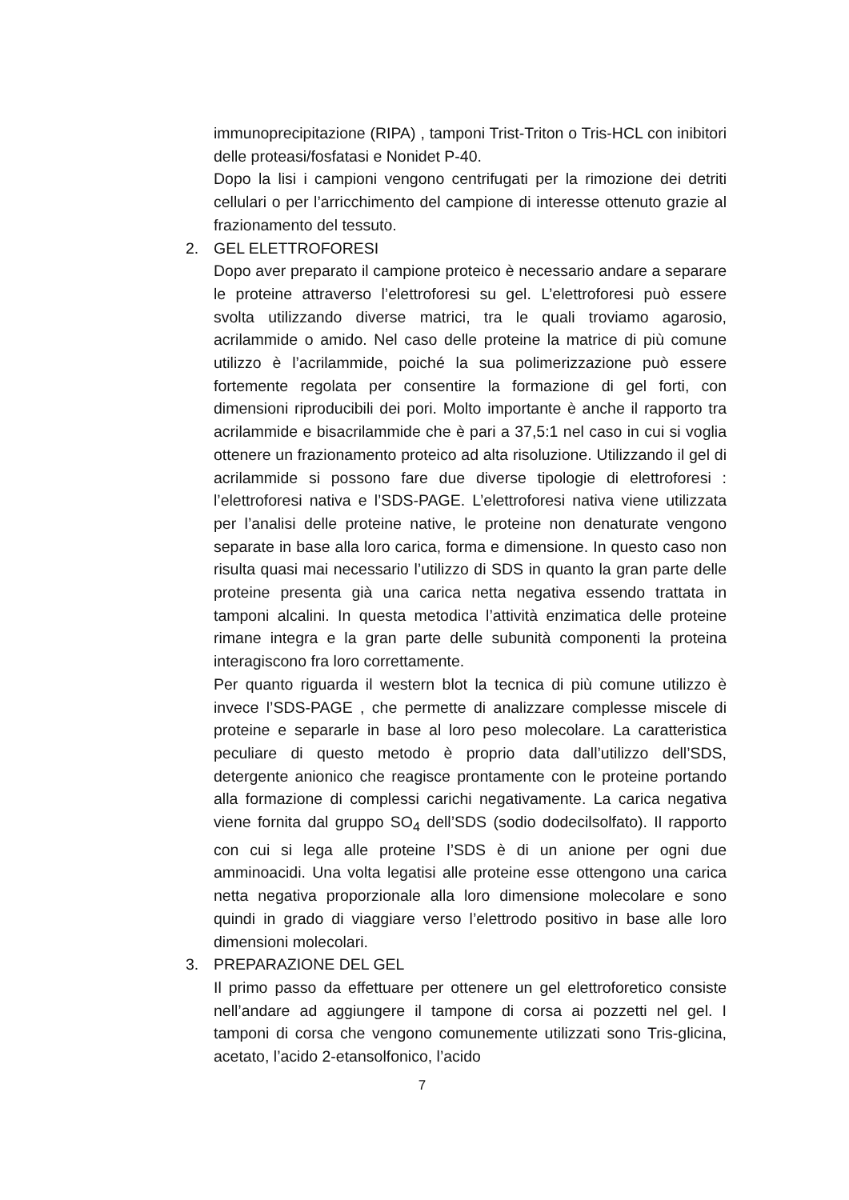immunoprecipitazione (RIPA) , tamponi Trist-Triton o Tris-HCL con inibitori delle proteasi/fosfatasi e Nonidet P-40.
Dopo la lisi i campioni vengono centrifugati per la rimozione dei detriti cellulari o per l’arricchimento del campione di interesse ottenuto grazie al frazionamento del tessuto.
2. GEL ELETTROFORESI
Dopo aver preparato il campione proteico è necessario andare a separare le proteine attraverso l’elettroforesi su gel. L’elettroforesi può essere svolta utilizzando diverse matrici, tra le quali troviamo agarosio, acrilammide o amido. Nel caso delle proteine la matrice di più comune utilizzo è l’acrilammide, poiché la sua polimerizzazione può essere fortemente regolata per consentire la formazione di gel forti, con dimensioni riproducibili dei pori. Molto importante è anche il rapporto tra acrilammide e bisacrilammide che è pari a 37,5:1 nel caso in cui si voglia ottenere un frazionamento proteico ad alta risoluzione. Utilizzando il gel di acrilammide si possono fare due diverse tipologie di elettroforesi : l’elettroforesi nativa e l’SDS-PAGE. L’elettroforesi nativa viene utilizzata per l’analisi delle proteine native, le proteine non denaturate vengono separate in base alla loro carica, forma e dimensione. In questo caso non risulta quasi mai necessario l’utilizzo di SDS in quanto la gran parte delle proteine presenta già una carica netta negativa essendo trattata in tamponi alcalini. In questa metodica l’attività enzimatica delle proteine rimane integra e la gran parte delle subunità componenti la proteina interagiscono fra loro correttamente.
Per quanto riguarda il western blot la tecnica di più comune utilizzo è invece l’SDS-PAGE , che permette di analizzare complesse miscele di proteine e separarle in base al loro peso molecolare. La caratteristica peculiare di questo metodo è proprio data dall’utilizzo dell’SDS, detergente anionico che reagisce prontamente con le proteine portando alla formazione di complessi carichi negativamente. La carica negativa viene fornita dal gruppo SO<sub>4</sub> dell’SDS (sodio dodecilsolfato). Il rapporto con cui si lega alle proteine l’SDS è di un anione per ogni due amminoacidi. Una volta legatisi alle proteine esse ottengono una carica netta negativa proporzionale alla loro dimensione molecolare e sono quindi in grado di viaggiare verso l’elettrodo positivo in base alle loro dimensioni molecolari.
3. PREPARAZIONE DEL GEL
Il primo passo da effettuare per ottenere un gel elettroforetico consiste nell’andare ad aggiungere il tampone di corsa ai pozzetti nel gel. I tamponi di corsa che vengono comunemente utilizzati sono Tris-glicina, acetato, l’acido 2-etansolfonico, l’acido
7